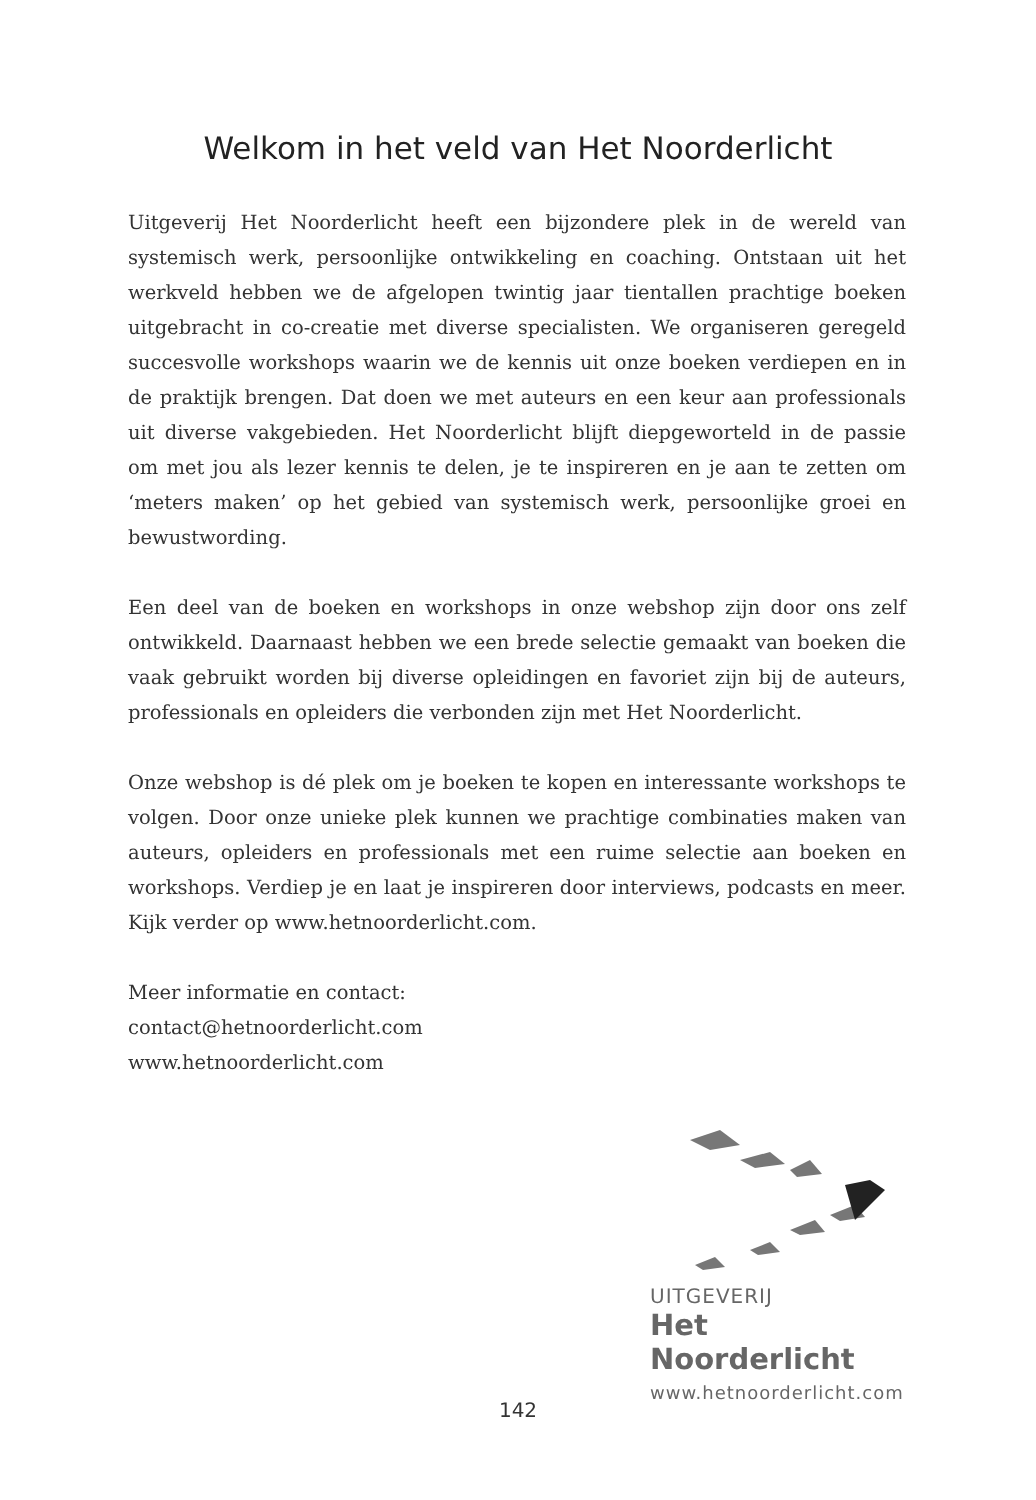Welkom in het veld van Het Noorderlicht
Uitgeverij Het Noorderlicht heeft een bijzondere plek in de wereld van systemisch werk, persoonlijke ontwikkeling en coaching. Ontstaan uit het werkveld hebben we de afgelopen twintig jaar tientallen prachtige boeken uit­gebracht in co-creatie met diverse specialisten. We organiseren geregeld suc­cesvolle workshops waarin we de kennis uit onze boeken verdiepen en in de praktijk brengen. Dat doen we met auteurs en een keur aan professionals uit diverse vakgebieden. Het Noorderlicht blijft diepgeworteld in de passie om met jou als lezer kennis te delen, je te inspireren en je aan te zetten om ‘meters maken’ op het gebied van systemisch werk, persoonlijke groei en bewustwor­ding.
Een deel van de boeken en workshops in onze webshop zijn door ons zelf ontwikkeld. Daarnaast hebben we een brede selectie gemaakt van boeken die vaak gebruikt worden bij diverse opleidingen en favoriet zijn bij de auteurs, professionals en opleiders die verbonden zijn met Het Noorderlicht.
Onze webshop is dé plek om je boeken te kopen en interessante workshops te volgen. Door onze unieke plek kunnen we prachtige combinaties maken van auteurs, opleiders en professionals met een ruime selectie aan boeken en workshops. Verdiep je en laat je inspireren door interviews, podcasts en meer. Kijk verder op www.hetnoorderlicht.com.
Meer informatie en contact:
contact@hetnoorderlicht.com
www.hetnoorderlicht.com
UITGEVERIJ
Het Noorderlicht
www.hetnoorderlicht.com
142